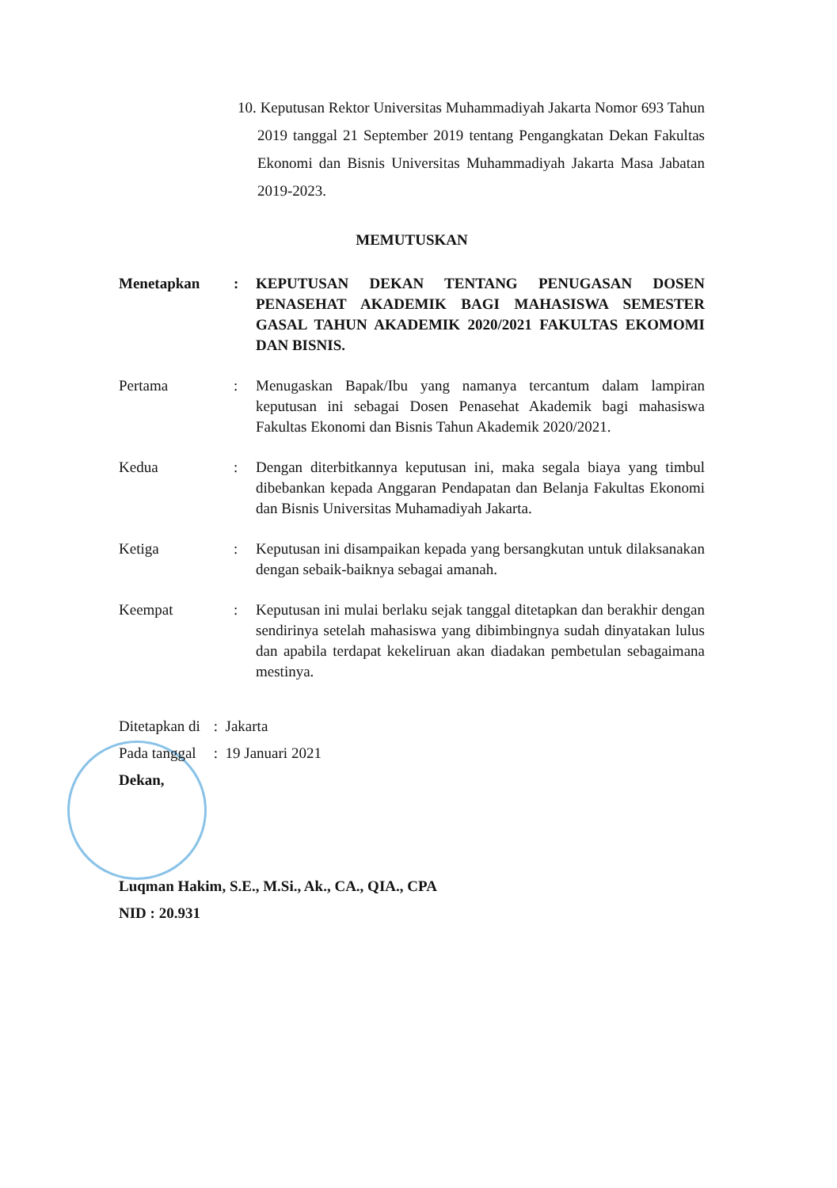10. Keputusan Rektor Universitas Muhammadiyah Jakarta Nomor 693 Tahun 2019 tanggal 21 September 2019 tentang Pengangkatan Dekan Fakultas Ekonomi dan Bisnis Universitas Muhammadiyah Jakarta Masa Jabatan 2019-2023.
MEMUTUSKAN
Menetapkan : KEPUTUSAN DEKAN TENTANG PENUGASAN DOSEN PENASEHAT AKADEMIK BAGI MAHASISWA SEMESTER GASAL TAHUN AKADEMIK 2020/2021 FAKULTAS EKOMOMI DAN BISNIS.
Pertama : Menugaskan Bapak/Ibu yang namanya tercantum dalam lampiran keputusan ini sebagai Dosen Penasehat Akademik bagi mahasiswa Fakultas Ekonomi dan Bisnis Tahun Akademik 2020/2021.
Kedua : Dengan diterbitkannya keputusan ini, maka segala biaya yang timbul dibebankan kepada Anggaran Pendapatan dan Belanja Fakultas Ekonomi dan Bisnis Universitas Muhamadiyah Jakarta.
Ketiga : Keputusan ini disampaikan kepada yang bersangkutan untuk dilaksanakan dengan sebaik-baiknya sebagai amanah.
Keempat : Keputusan ini mulai berlaku sejak tanggal ditetapkan dan berakhir dengan sendirinya setelah mahasiswa yang dibimbingnya sudah dinyatakan lulus dan apabila terdapat kekeliruan akan diadakan pembetulan sebagaimana mestinya.
Ditetapkan di : Jakarta
Pada tanggal : 19 Januari 2021
Dekan,
Luqman Hakim, S.E., M.Si., Ak., CA., QIA., CPA
NID : 20.931